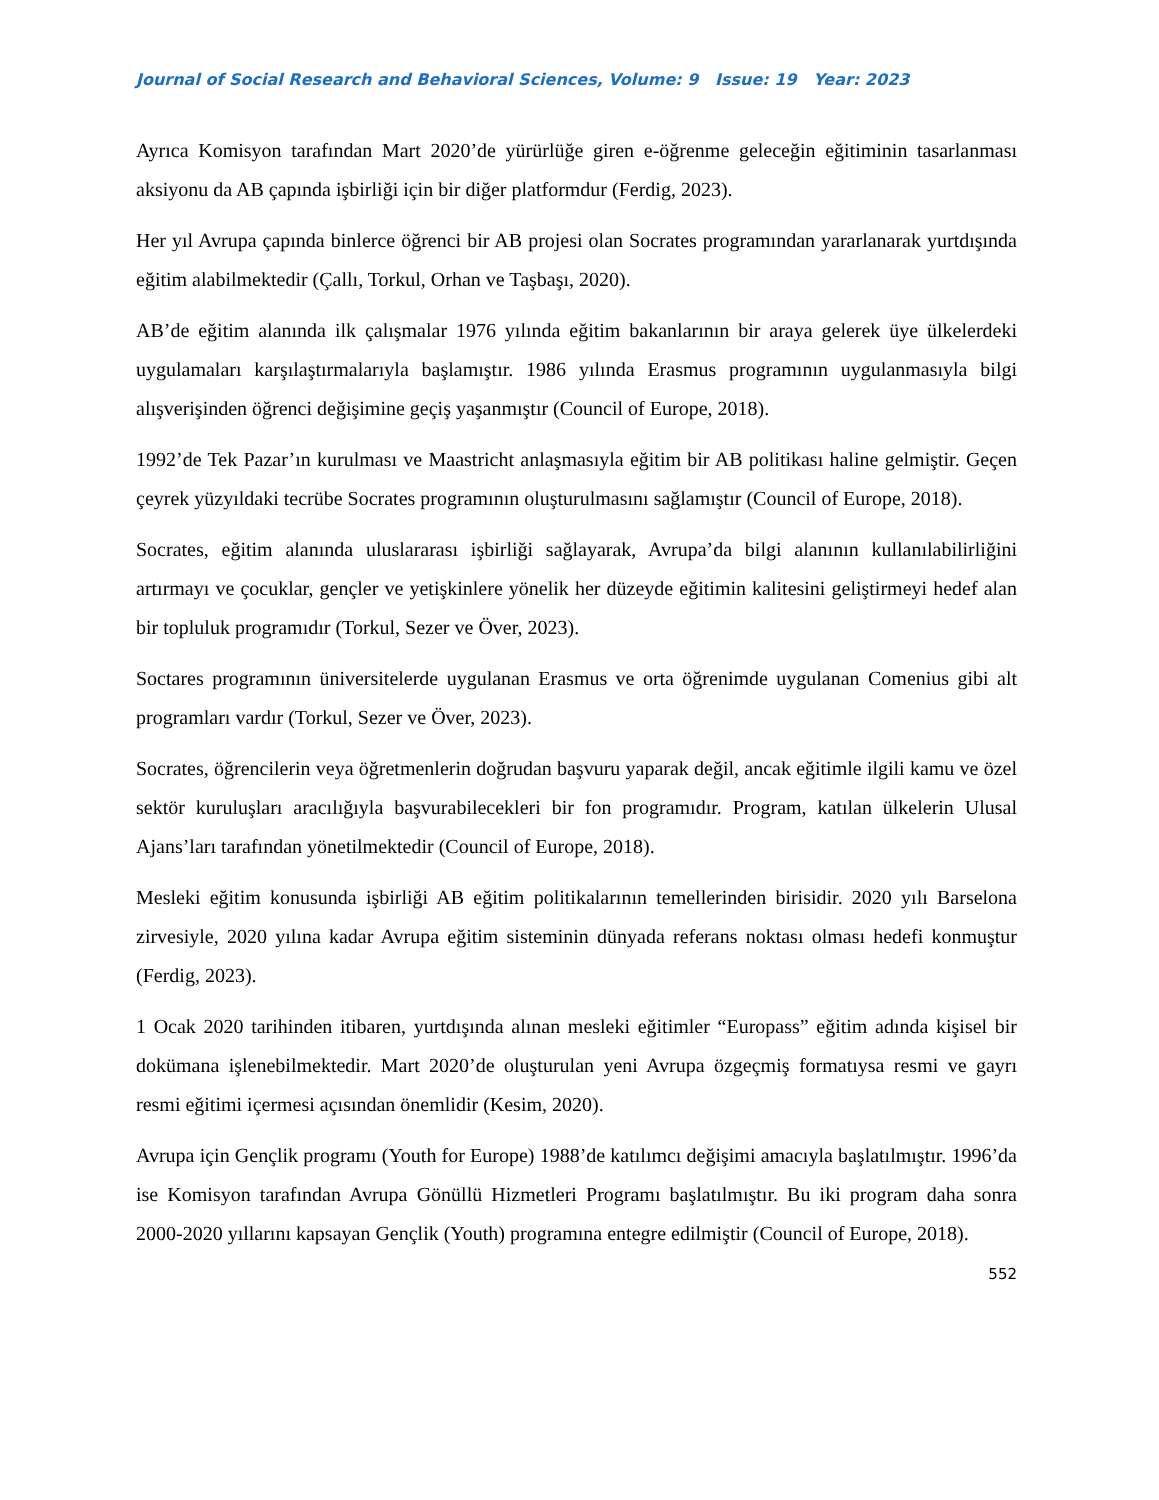Journal of Social Research and Behavioral Sciences, Volume: 9 Issue: 19 Year: 2023
Ayrıca Komisyon tarafından Mart 2020’de yürürlüğe giren e-öğrenme geleceğin eğitiminin tasarlanması aksiyonu da AB çapında işbirliği için bir diğer platformdur (Ferdig, 2023).
Her yıl Avrupa çapında binlerce öğrenci bir AB projesi olan Socrates programından yararlanarak yurtdışında eğitim alabilmektedir (Çallı, Torkul, Orhan ve Taşbaşı, 2020).
AB’de eğitim alanında ilk çalışmalar 1976 yılında eğitim bakanlarının bir araya gelerek üye ülkelerdeki uygulamaları karşılaştırmalarıyla başlamıştır. 1986 yılında Erasmus programının uygulanmasıyla bilgi alışverişinden öğrenci değişimine geçiş yaşanmıştır (Council of Europe, 2018).
1992’de Tek Pazar’ın kurulması ve Maastricht anlaşmasıyla eğitim bir AB politikası haline gelmiştir. Geçen çeyrek yüzyıldaki tecrübe Socrates programının oluşturulmasını sağlamıştır (Council of Europe, 2018).
Socrates, eğitim alanında uluslararası işbirliği sağlayarak, Avrupa’da bilgi alanının kullanılabilirliğini artırmayı ve çocuklar, gençler ve yetişkinlere yönelik her düzeyde eğitimin kalitesini geliştirmeyi hedef alan bir topluluk programıdır (Torkul, Sezer ve Över, 2023).
Soctares programının üniversitelerde uygulanan Erasmus ve orta öğrenimde uygulanan Comenius gibi alt programları vardır (Torkul, Sezer ve Över, 2023).
Socrates, öğrencilerin veya öğretmenlerin doğrudan başvuru yaparak değil, ancak eğitimle ilgili kamu ve özel sektör kuruluşları aracılığıyla başvurabilecekleri bir fon programıdır. Program, katılan ülkelerin Ulusal Ajans’ları tarafından yönetilmektedir (Council of Europe, 2018).
Mesleki eğitim konusunda işbirliği AB eğitim politikalarının temellerinden birisidir. 2020 yılı Barselona zirvesiyle, 2020 yılına kadar Avrupa eğitim sisteminin dünyada referans noktası olması hedefi konmuştur (Ferdig, 2023).
1 Ocak 2020 tarihinden itibaren, yurtdışında alınan mesleki eğitimler “Europass” eğitim adında kişisel bir dokümana işlenebilmektedir. Mart 2020’de oluşturulan yeni Avrupa özgeçmiş formatıysa resmi ve gayrı resmi eğitimi içermesi açısından önemlidir (Kesim, 2020).
Avrupa için Gençlik programı (Youth for Europe) 1988’de katılımcı değişimi amacıyla başlatılmıştır. 1996’da ise Komisyon tarafından Avrupa Gönüllü Hizmetleri Programı başlatılmıştır. Bu iki program daha sonra 2000-2020 yıllarını kapsayan Gençlik (Youth) programına entegre edilmiştir (Council of Europe, 2018).
552